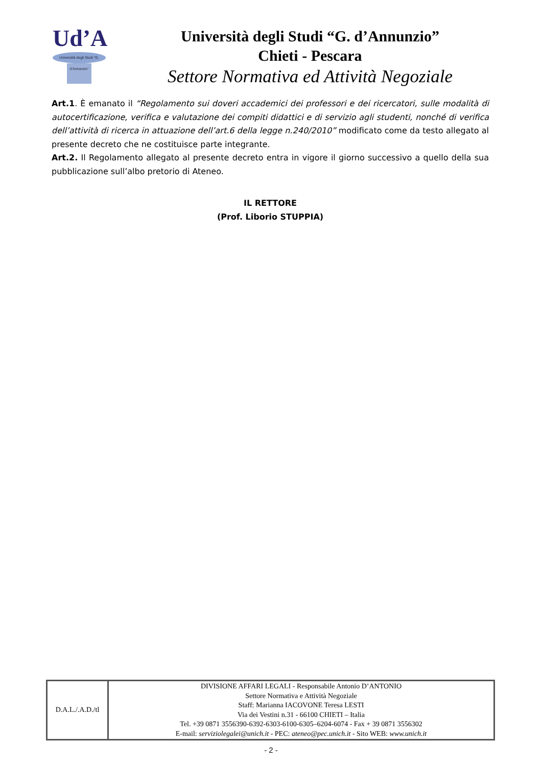Ud’A
Università degli Studi “G. d’Annunzio”
Università degli Studi “G. d’Annunzio”
Chieti - Pescara
Settore Normativa ed Attività Negoziale
Art.1. È emanato il “Regolamento sui doveri accademici dei professori e dei ricercatori, sulle modalità di autocertificazione, verifica e valutazione dei compiti didattici e di servizio agli studenti, nonché di verifica dell’attività di ricerca in attuazione dell’art.6 della legge n.240/2010” modificato come da testo allegato al presente decreto che ne costituisce parte integrante.
Art.2. Il Regolamento allegato al presente decreto entra in vigore il giorno successivo a quello della sua pubblicazione sull’albo pretorio di Ateneo.
IL RETTORE
(Prof. Liborio STUPPIA)
| D.A.L./.A.D./tl | DIVISIONE AFFARI LEGALI - Responsabile Antonio D’ANTONIO Settore Normativa e Attività Negoziale Staff: Marianna IACOVONE Teresa LESTI Via dei Vestini n.31 - 66100 CHIETI – Italia Tel. +39 0871 3556390-6392-6303-6100-6305–6204-6074 - Fax + 39 0871 3556302 E-mail: serviziolegalei@unich.it - PEC: ateneo@pec.unich.it - Sito WEB: www.unich.it |
- 2 -